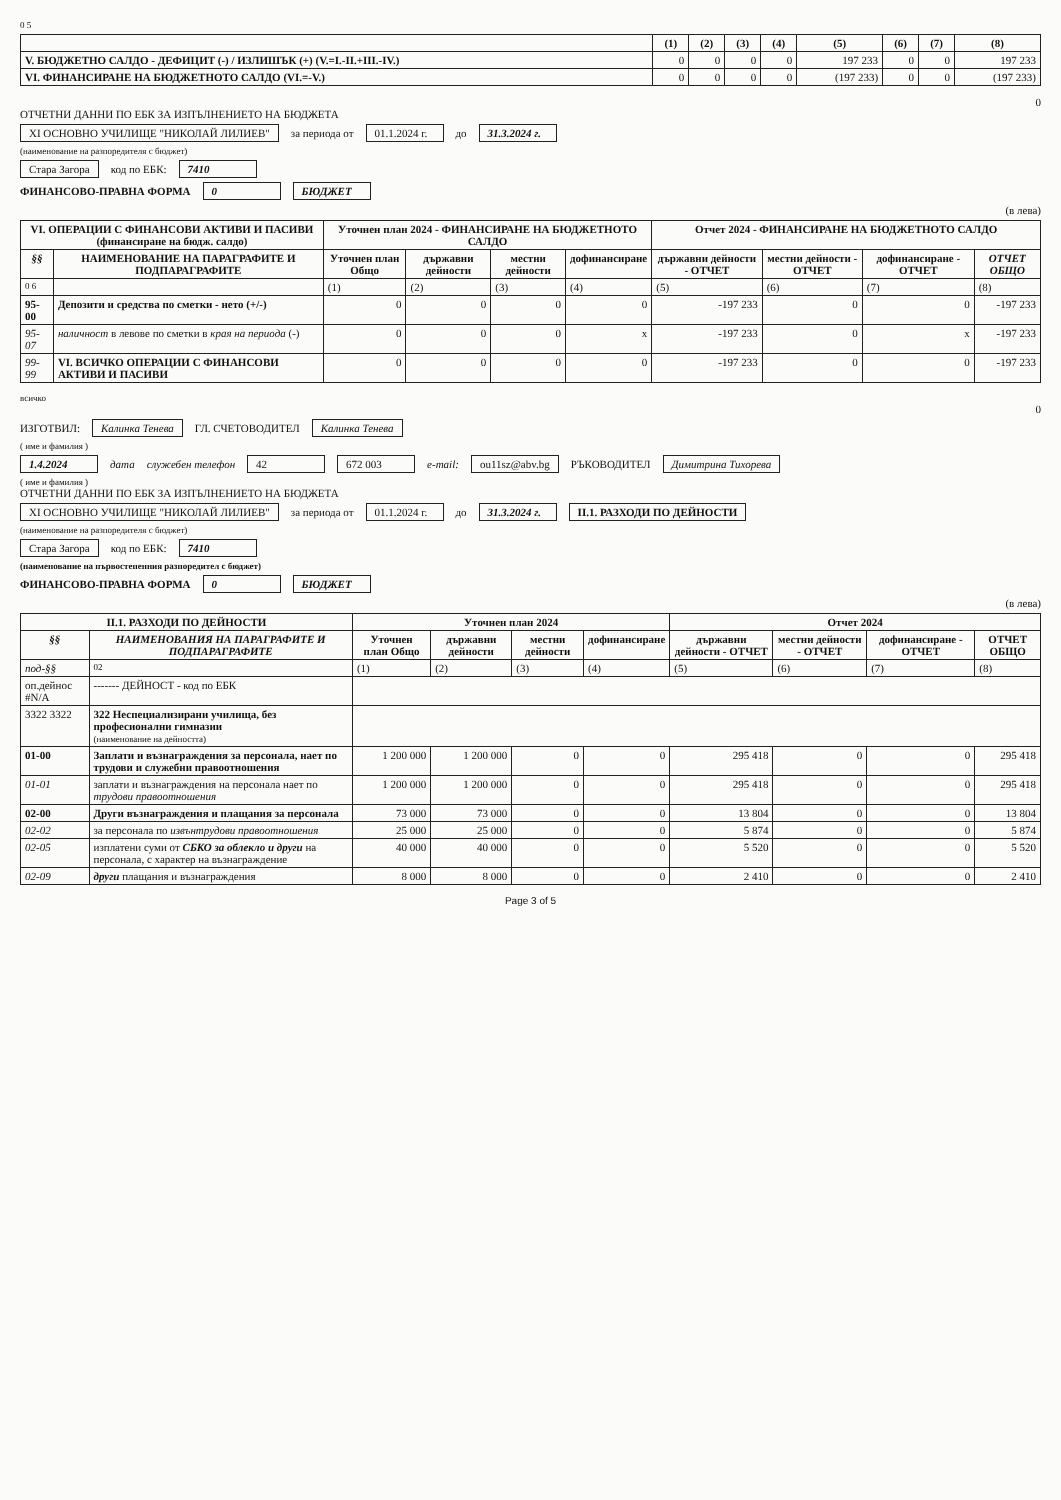0 5
| | (1) | (2) | (3) | (4) | (5) | (6) | (7) | (8) |
| --- | --- | --- | --- | --- | --- | --- | --- | --- |
| V. БЮДЖЕТНО САЛДО - ДЕФИЦИТ (-) / ИЗЛИШЪК (+) (V.=I.-II.+III.-IV.) | 0 | 0 | 0 | 0 | 197 233 | 0 | 0 | 197 233 |
| VI. ФИНАНСИРАНЕ НА БЮДЖЕТНОТО САЛДО (VI.=-V.) | 0 | 0 | 0 | 0 | (197 233) | 0 | 0 | (197 233) |
0
ОТЧЕТНИ ДАННИ ПО ЕБК ЗА ИЗПЪЛНЕНИЕТО НА БЮДЖЕТА
XI ОСНОВНО УЧИЛИЩЕ "НИКОЛАЙ ЛИЛИЕВ" за периода от 01.1.2024 г. до 31.3.2024 г.
(наименование на разпоредителя с бюджет)
Стара Загора код по ЕБК: 7410
ФИНАНСОВО-ПРАВНА ФОРМА 0 БЮДЖЕТ
(в лева)
| VI. ОПЕРАЦИИ С ФИНАНСОВИ АКТИВИ И ПАСИВИ (финансиране на бюдж. салдо) | | Уточнен план 2024 - ФИНАНСИРАНЕ НА БЮДЖЕТНОТО САЛДО | | | | Отчет 2024 - ФИНАНСИРАНЕ НА БЮДЖЕТНОТО САЛДО | | | |
| --- | --- | --- | --- | --- | --- | --- | --- | --- | --- |
| §§ | НАИМЕНОВАНИЕ НА ПАРАГРАФИТЕ И ПОДПАРАГРАФИТЕ | Уточнен план Общо | държавни дейности | местни дейности | дофинансиране | държавни дейности - ОТЧЕТ | местни дейности - ОТЧЕТ | дофинансиране - ОТЧЕТ | ОТЧЕТ ОБЩО |
| 0 6 | | (1) | (2) | (3) | (4) | (5) | (6) | (7) | (8) |
| 95-00 | Депозити и средства по сметки - нето (+/-) | 0 | 0 | 0 | 0 | -197 233 | 0 | 0 | -197 233 |
| 95-07 | наличност в левове по сметки в края на периода (-) | 0 | 0 | 0 | x | -197 233 | 0 | x | -197 233 |
| 99-99 | VI. ВСИЧКО ОПЕРАЦИИ С ФИНАНСОВИ АКТИВИ И ПАСИВИ | 0 | 0 | 0 | 0 | -197 233 | 0 | 0 | -197 233 |
всичко
0
ИЗГОТВИЛ: Калинка Тенева ГЛ. СЧЕТОВОДИТЕЛ Калинка Тенева
( име и фамилия )
1.4.2024 дата служебен телефон 42 672 003 e-mail: ou11sz@abv.bg РЪКОВОДИТЕЛ Димитрина Тихорева
( име и фамилия )
ОТЧЕТНИ ДАННИ ПО ЕБК ЗА ИЗПЪЛНЕНИЕТО НА БЮДЖЕТА
XI ОСНОВНО УЧИЛИЩЕ "НИКОЛАЙ ЛИЛИЕВ" за периода от 01.1.2024 г. до 31.3.2024 г. II.1. РАЗХОДИ ПО ДЕЙНОСТИ
(наименование на разпоредителя с бюджет)
Стара Загора код по ЕБК: 7410
(наименование на първостепенния разпоредител с бюджет)
ФИНАНСОВО-ПРАВНА ФОРМА 0 БЮДЖЕТ
(в лева)
| II.1. РАЗХОДИ ПО ДЕЙНОСТИ | | Уточнен план 2024 | | | | Отчет 2024 | | | |
| --- | --- | --- | --- | --- | --- | --- | --- | --- | --- |
| §§ | НАИМЕНОВАНИЯ НА ПАРАГРАФИТЕ И ПОДПАРАГРАФИТЕ | Уточнен план Общо | държавни дейности | местни дейности | дофинансиране | държавни дейности - ОТЧЕТ | местни дейности - ОТЧЕТ | дофинансиране - ОТЧЕТ | ОТЧЕТ ОБЩО |
| под-§§ | 02 | (1) | (2) | (3) | (4) | (5) | (6) | (7) | (8) |
| оп.дейнос #N/A | ------- ДЕЙНОСТ - код по ЕБК | | | | | | | | |
| 3322 3322 | 322 Неспециализирани училища, без професионални гимназии (наименование на дейността) | | | | | | | | |
| 01-00 | Заплати и възнаграждения за персонала, нает по трудови и служебни правоотношения | 1 200 000 | 1 200 000 | 0 | 0 | 295 418 | 0 | 0 | 295 418 |
| 01-01 | заплати и възнаграждения на персонала нает по трудови правоотношения | 1 200 000 | 1 200 000 | 0 | 0 | 295 418 | 0 | 0 | 295 418 |
| 02-00 | Други възнаграждения и плащания за персонала | 73 000 | 73 000 | 0 | 0 | 13 804 | 0 | 0 | 13 804 |
| 02-02 | за персонала по извънтрудови правоотношения | 25 000 | 25 000 | 0 | 0 | 5 874 | 0 | 0 | 5 874 |
| 02-05 | изплатени суми от СБКО за облекло и други на персонала, с характер на възнаграждение | 40 000 | 40 000 | 0 | 0 | 5 520 | 0 | 0 | 5 520 |
| 02-09 | други плащания и възнаграждения | 8 000 | 8 000 | 0 | 0 | 2 410 | 0 | 0 | 2 410 |
Page 3 of 5